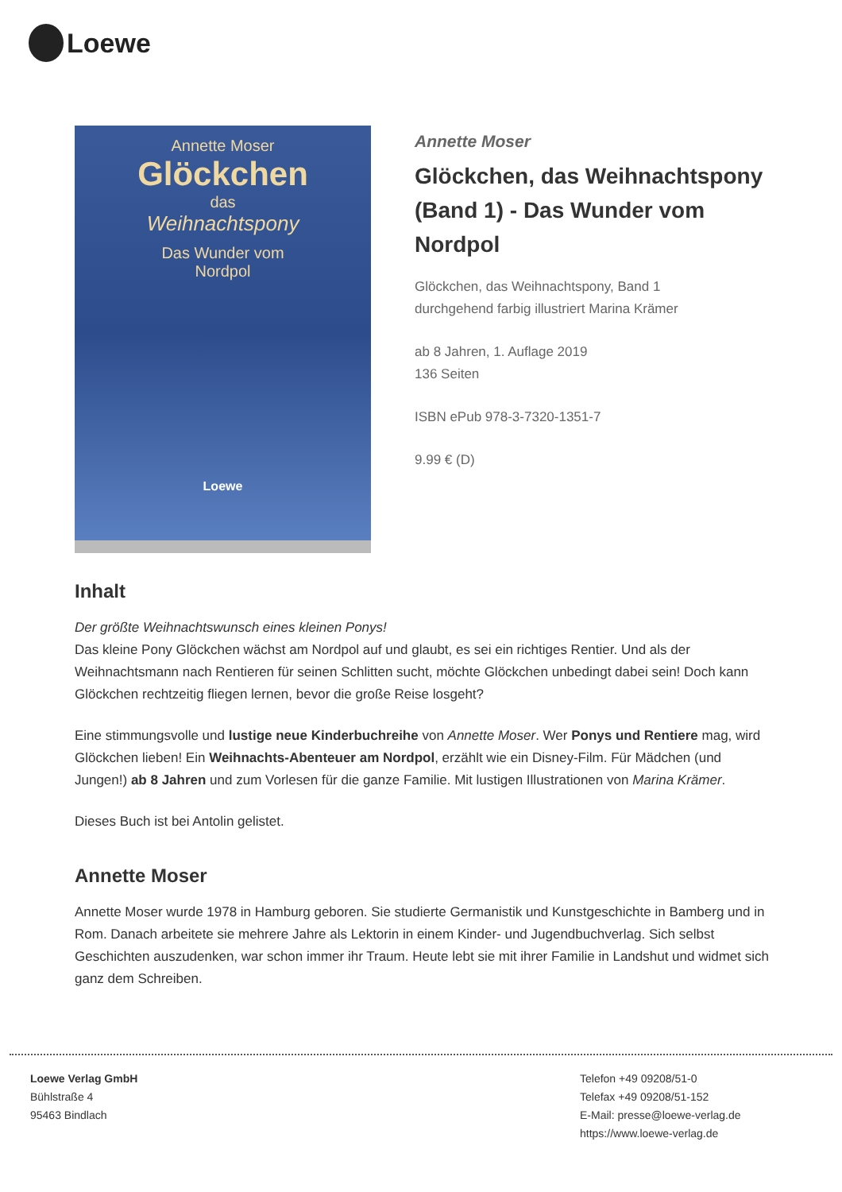Loewe
Annette Moser
Glöckchen
das
Weihnachtspony
Das Wunder vom
Nordpol
Loewe
Annette Moser
Glöckchen, das Weihnachtspony (Band 1) - Das Wunder vom Nordpol
Glöckchen, das Weihnachtspony, Band 1
durchgehend farbig illustriert Marina Krämer
ab 8 Jahren, 1. Auflage 2019
136 Seiten
ISBN ePub 978-3-7320-1351-7
9.99 € (D)
Inhalt
Der größte Weihnachtswunsch eines kleinen Ponys!
Das kleine Pony Glöckchen wächst am Nordpol auf und glaubt, es sei ein richtiges Rentier. Und als der Weihnachtsmann nach Rentieren für seinen Schlitten sucht, möchte Glöckchen unbedingt dabei sein! Doch kann Glöckchen rechtzeitig fliegen lernen, bevor die große Reise losgeht?
Eine stimmungsvolle und lustige neue Kinderbuchreihe von Annette Moser. Wer Ponys und Rentiere mag, wird Glöckchen lieben! Ein Weihnachts-Abenteuer am Nordpol, erzählt wie ein Disney-Film. Für Mädchen (und Jungen!) ab 8 Jahren und zum Vorlesen für die ganze Familie. Mit lustigen Illustrationen von Marina Krämer.
Dieses Buch ist bei Antolin gelistet.
Annette Moser
Annette Moser wurde 1978 in Hamburg geboren. Sie studierte Germanistik und Kunstgeschichte in Bamberg und in Rom. Danach arbeitete sie mehrere Jahre als Lektorin in einem Kinder- und Jugendbuchverlag. Sich selbst Geschichten auszudenken, war schon immer ihr Traum. Heute lebt sie mit ihrer Familie in Landshut und widmet sich ganz dem Schreiben.
Loewe Verlag GmbH
Bühlstraße 4
95463 Bindlach
Telefon +49 09208/51-0
Telefax +49 09208/51-152
E-Mail: presse@loewe-verlag.de
https://www.loewe-verlag.de